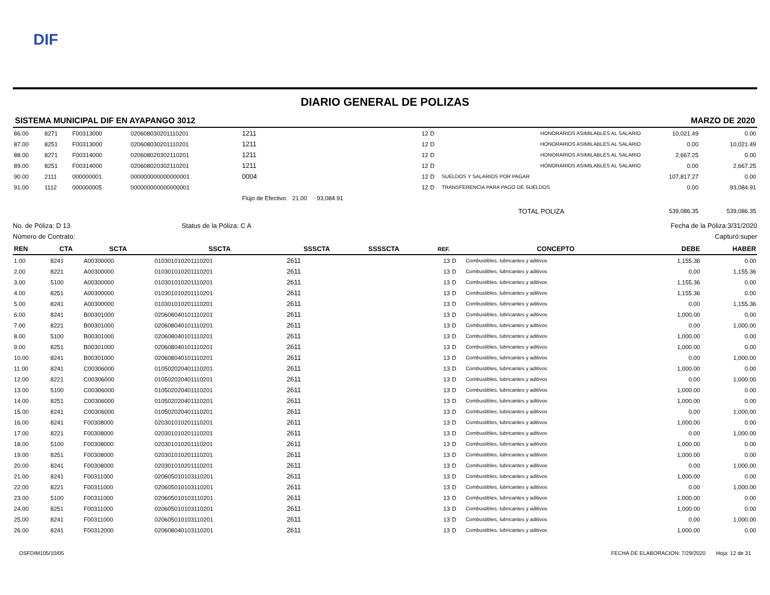DIF
DIARIO GENERAL DE POLIZAS
SISTEMA MUNICIPAL DIF EN AYAPANGO 3012 MARZO DE 2020
| 86.00 | 8271 | F00313000 | 020608030201110201 | 1211 | 12 | D | HONORARIOS ASIMILABLES AL SALARIO | 10,021.49 | 0.00 |
| 87.00 | 8251 | F00313000 | 020608030201110201 | 1211 | 12 | D | HONORARIOS ASIMILABLES AL SALARIO | 0.00 | 10,021.49 |
| 88.00 | 8271 | F00314000 | 020608020302110201 | 1211 | 12 | D | HONORARIOS ASIMILABLES AL SALARIO | 2,667.25 | 0.00 |
| 89.00 | 8251 | F00314000 | 020608020302110201 | 1211 | 12 | D | HONORARIOS ASIMILABLES AL SALARIO | 0.00 | 2,667.25 |
| 90.00 | 2111 | 000000001 | 000000000000000001 | 0004 | 12 | D | SUELDOS Y SALARIOS POR PAGAR | 107,817.27 | 0.00 |
| 91.00 | 1112 | 000000005 | 000000000000000001 | | 12 | D | TRANSFERENCIA PARA PAGO DE SUELDOS | 0.00 | 93,084.91 |
| | | | | Flujo de Efectivo: 21.00 93,084.91 | | | | | |
| | | | | | | | TOTAL POLIZA | 539,086.35 | 539,086.35 |
No. de Póliza: D 13 Status de la Póliza: C A Fecha de la Póliza:3/31/2020
Número de Contrato: Capturó:super
| REN | CTA | SCTA | SSCTA | SSSCTA | SSSSCTA | REF. | | CONCEPTO | DEBE | HABER |
| --- | --- | --- | --- | --- | --- | --- | --- | --- | --- | --- |
| 1.00 | 8241 | A00300000 | 010301010201110201 | 2611 | | 13 | D | Combustibles, lubricantes y aditivos | 1,155.36 | 0.00 |
| 2.00 | 8221 | A00300000 | 010301010201110201 | 2611 | | 13 | D | Combustibles, lubricantes y aditivos | 0.00 | 1,155.36 |
| 3.00 | 5100 | A00300000 | 010301010201110201 | 2611 | | 13 | D | Combustibles, lubricantes y aditivos | 1,155.36 | 0.00 |
| 4.00 | 8251 | A00300000 | 010301010201110201 | 2611 | | 13 | D | Combustibles, lubricantes y aditivos | 1,155.36 | 0.00 |
| 5.00 | 8241 | A00300000 | 010301010201110201 | 2611 | | 13 | D | Combustibles, lubricantes y aditivos | 0.00 | 1,155.36 |
| 6.00 | 8241 | B00301000 | 020608040101110201 | 2611 | | 13 | D | Combustibles, lubricantes y aditivos | 1,000.00 | 0.00 |
| 7.00 | 8221 | B00301000 | 020608040101110201 | 2611 | | 13 | D | Combustibles, lubricantes y aditivos | 0.00 | 1,000.00 |
| 8.00 | 5100 | B00301000 | 020608040101110201 | 2611 | | 13 | D | Combustibles, lubricantes y aditivos | 1,000.00 | 0.00 |
| 9.00 | 8251 | B00301000 | 020608040101110201 | 2611 | | 13 | D | Combustibles, lubricantes y aditivos | 1,000.00 | 0.00 |
| 10.00 | 8241 | B00301000 | 020608040101110201 | 2611 | | 13 | D | Combustibles, lubricantes y aditivos | 0.00 | 1,000.00 |
| 11.00 | 8241 | C00306000 | 010502020401110201 | 2611 | | 13 | D | Combustibles, lubricantes y aditivos | 1,000.00 | 0.00 |
| 12.00 | 8221 | C00306000 | 010502020401110201 | 2611 | | 13 | D | Combustibles, lubricantes y aditivos | 0.00 | 1,000.00 |
| 13.00 | 5100 | C00306000 | 010502020401110201 | 2611 | | 13 | D | Combustibles, lubricantes y aditivos | 1,000.00 | 0.00 |
| 14.00 | 8251 | C00306000 | 010502020401110201 | 2611 | | 13 | D | Combustibles, lubricantes y aditivos | 1,000.00 | 0.00 |
| 15.00 | 8241 | C00306000 | 010502020401110201 | 2611 | | 13 | D | Combustibles, lubricantes y aditivos | 0.00 | 1,000.00 |
| 16.00 | 8241 | F00308000 | 020301010201110201 | 2611 | | 13 | D | Combustibles, lubricantes y aditivos | 1,000.00 | 0.00 |
| 17.00 | 8221 | F00308000 | 020301010201110201 | 2611 | | 13 | D | Combustibles, lubricantes y aditivos | 0.00 | 1,000.00 |
| 18.00 | 5100 | F00308000 | 020301010201110201 | 2611 | | 13 | D | Combustibles, lubricantes y aditivos | 1,000.00 | 0.00 |
| 19.00 | 8251 | F00308000 | 020301010201110201 | 2611 | | 13 | D | Combustibles, lubricantes y aditivos | 1,000.00 | 0.00 |
| 20.00 | 8241 | F00308000 | 020301010201110201 | 2611 | | 13 | D | Combustibles, lubricantes y aditivos | 0.00 | 1,000.00 |
| 21.00 | 8241 | F00311000 | 020605010103110201 | 2611 | | 13 | D | Combustibles, lubricantes y aditivos | 1,000.00 | 0.00 |
| 22.00 | 8221 | F00311000 | 020605010103110201 | 2611 | | 13 | D | Combustibles, lubricantes y aditivos | 0.00 | 1,000.00 |
| 23.00 | 5100 | F00311000 | 020605010103110201 | 2611 | | 13 | D | Combustibles, lubricantes y aditivos | 1,000.00 | 0.00 |
| 24.00 | 8251 | F00311000 | 020605010103110201 | 2611 | | 13 | D | Combustibles, lubricantes y aditivos | 1,000.00 | 0.00 |
| 25.00 | 8241 | F00311000 | 020605010103110201 | 2611 | | 13 | D | Combustibles, lubricantes y aditivos | 0.00 | 1,000.00 |
| 26.00 | 8241 | F00312000 | 020608040103110201 | 2611 | | 13 | D | Combustibles, lubricantes y aditivos | 1,000.00 | 0.00 |
OSFDIM105/10/05 FECHA DE ELABORACION: 7/29/2020 Hoja: 12 de 31